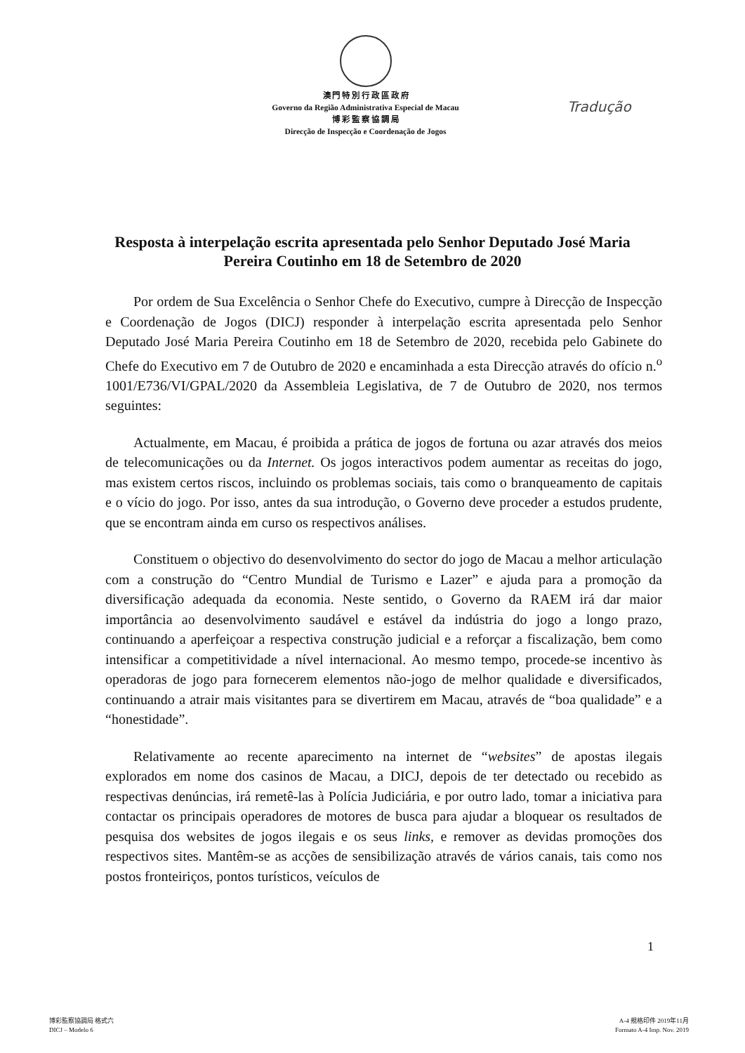澳 門 特 別 行 政 區 政 府
Governo da Região Administrativa Especial de Macau
博 彩 監 察 協 調 局
Direcção de Inspecção e Coordenação de Jogos
Tradução
Resposta à interpelação escrita apresentada pelo Senhor Deputado José Maria Pereira Coutinho em 18 de Setembro de 2020
Por ordem de Sua Excelência o Senhor Chefe do Executivo, cumpre à Direcção de Inspecção e Coordenação de Jogos (DICJ) responder à interpelação escrita apresentada pelo Senhor Deputado José Maria Pereira Coutinho em 18 de Setembro de 2020, recebida pelo Gabinete do Chefe do Executivo em 7 de Outubro de 2020 e encaminhada a esta Direcção através do ofício n.<sup>o</sup> 1001/E736/VI/GPAL/2020 da Assembleia Legislativa, de 7 de Outubro de 2020, nos termos seguintes:
Actualmente, em Macau, é proibida a prática de jogos de fortuna ou azar através dos meios de telecomunicações ou da Internet. Os jogos interactivos podem aumentar as receitas do jogo, mas existem certos riscos, incluindo os problemas sociais, tais como o branqueamento de capitais e o vício do jogo. Por isso, antes da sua introdução, o Governo deve proceder a estudos prudente, que se encontram ainda em curso os respectivos análises.
Constituem o objectivo do desenvolvimento do sector do jogo de Macau a melhor articulação com a construção do “Centro Mundial de Turismo e Lazer” e ajuda para a promoção da diversificação adequada da economia. Neste sentido, o Governo da RAEM irá dar maior importância ao desenvolvimento saudável e estável da indústria do jogo a longo prazo, continuando a aperfeiçoar a respectiva construção judicial e a reforçar a fiscalização, bem como intensificar a competitividade a nível internacional. Ao mesmo tempo, procede-se incentivo às operadoras de jogo para fornecerem elementos não-jogo de melhor qualidade e diversificados, continuando a atrair mais visitantes para se divertirem em Macau, através de “boa qualidade” e a “honestidade”.
Relativamente ao recente aparecimento na internet de “websites” de apostas ilegais explorados em nome dos casinos de Macau, a DICJ, depois de ter detectado ou recebido as respectivas denúncias, irá remetê-las à Polícia Judiciária, e por outro lado, tomar a iniciativa para contactar os principais operadores de motores de busca para ajudar a bloquear os resultados de pesquisa dos websites de jogos ilegais e os seus links, e remover as devidas promoções dos respectivos sites. Mantêm-se as acções de sensibilização através de vários canais, tais como nos postos fronteiriços, pontos turísticos, veículos de
1
博彩監察協調局 格式六
DICJ – Modelo 6
A-4 規格印件 2019年11月
Formato A-4 Imp. Nov. 2019